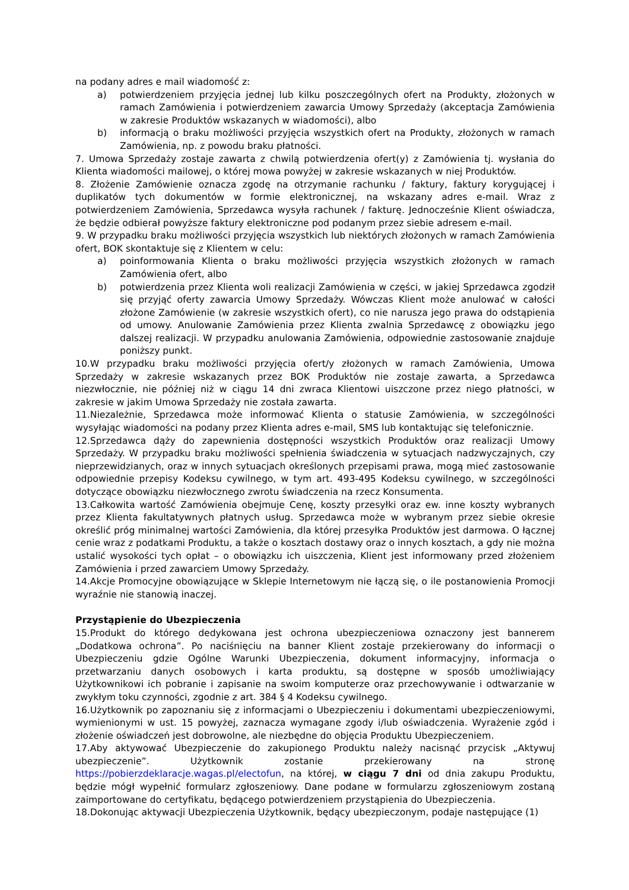na podany adres e mail wiadomość z:
a) potwierdzeniem przyjęcia jednej lub kilku poszczególnych ofert na Produkty, złożonych w ramach Zamówienia i potwierdzeniem zawarcia Umowy Sprzedaży (akceptacja Zamówienia w zakresie Produktów wskazanych w wiadomości), albo
b) informacją o braku możliwości przyjęcia wszystkich ofert na Produkty, złożonych w ramach Zamówienia, np. z powodu braku płatności.
7. Umowa Sprzedaży zostaje zawarta z chwilą potwierdzenia ofert(y) z Zamówienia tj. wysłania do Klienta wiadomości mailowej, o której mowa powyżej w zakresie wskazanych w niej Produktów.
8. Złożenie Zamówienie oznacza zgodę na otrzymanie rachunku / faktury, faktury korygującej i duplikatów tych dokumentów w formie elektronicznej, na wskazany adres e-mail. Wraz z potwierdzeniem Zamówienia, Sprzedawca wysyła rachunek / fakturę. Jednocześnie Klient oświadcza, że będzie odbierał powyższe faktury elektroniczne pod podanym przez siebie adresem e-mail.
9. W przypadku braku możliwości przyjęcia wszystkich lub niektórych złożonych w ramach Zamówienia ofert, BOK skontaktuje się z Klientem w celu:
a) poinformowania Klienta o braku możliwości przyjęcia wszystkich złożonych w ramach Zamówienia ofert, albo
b) potwierdzenia przez Klienta woli realizacji Zamówienia w części, w jakiej Sprzedawca zgodził się przyjąć oferty zawarcia Umowy Sprzedaży. Wówczas Klient może anulować w całości złożone Zamówienie (w zakresie wszystkich ofert), co nie narusza jego prawa do odstąpienia od umowy. Anulowanie Zamówienia przez Klienta zwalnia Sprzedawcę z obowiązku jego dalszej realizacji. W przypadku anulowania Zamówienia, odpowiednie zastosowanie znajduje poniższy punkt.
10.W przypadku braku możliwości przyjęcia ofert/y złożonych w ramach Zamówienia, Umowa Sprzedaży w zakresie wskazanych przez BOK Produktów nie zostaje zawarta, a Sprzedawca niezwłocznie, nie później niż w ciągu 14 dni zwraca Klientowi uiszczone przez niego płatności, w zakresie w jakim Umowa Sprzedaży nie została zawarta.
11.Niezależnie, Sprzedawca może informować Klienta o statusie Zamówienia, w szczególności wysyłając wiadomości na podany przez Klienta adres e-mail, SMS lub kontaktując się telefonicznie.
12.Sprzedawca dąży do zapewnienia dostępności wszystkich Produktów oraz realizacji Umowy Sprzedaży. W przypadku braku możliwości spełnienia świadczenia w sytuacjach nadzwyczajnych, czy nieprzewidzianych, oraz w innych sytuacjach określonych przepisami prawa, mogą mieć zastosowanie odpowiednie przepisy Kodeksu cywilnego, w tym art. 493-495 Kodeksu cywilnego, w szczególności dotyczące obowiązku niezwłocznego zwrotu świadczenia na rzecz Konsumenta.
13.Całkowita wartość Zamówienia obejmuje Cenę, koszty przesyłki oraz ew. inne koszty wybranych przez Klienta fakultatywnych płatnych usług. Sprzedawca może w wybranym przez siebie okresie określić próg minimalnej wartości Zamówienia, dla której przesyłka Produktów jest darmowa. O łącznej cenie wraz z podatkami Produktu, a także o kosztach dostawy oraz o innych kosztach, a gdy nie można ustalić wysokości tych opłat – o obowiązku ich uiszczenia, Klient jest informowany przed złożeniem Zamówienia i przed zawarciem Umowy Sprzedaży.
14.Akcje Promocyjne obowiązujące w Sklepie Internetowym nie łączą się, o ile postanowienia Promocji wyraźnie nie stanowią inaczej.
Przystąpienie do Ubezpieczenia
15.Produkt do którego dedykowana jest ochrona ubezpieczeniowa oznaczony jest bannerem „Dodatkowa ochrona”. Po naciśnięciu na banner Klient zostaje przekierowany do informacji o Ubezpieczeniu gdzie Ogólne Warunki Ubezpieczenia, dokument informacyjny, informacja o przetwarzaniu danych osobowych i karta produktu, są dostępne w sposób umożliwiający Użytkownikowi ich pobranie i zapisanie na swoim komputerze oraz przechowywanie i odtwarzanie w zwykłym toku czynności, zgodnie z art. 384 § 4 Kodeksu cywilnego.
16.Użytkownik po zapoznaniu się z informacjami o Ubezpieczeniu i dokumentami ubezpieczeniowymi, wymienionymi w ust. 15 powyżej, zaznacza wymagane zgody i/lub oświadczenia. Wyrażenie zgód i złożenie oświadczeń jest dobrowolne, ale niezbędne do objęcia Produktu Ubezpieczeniem.
17.Aby aktywować Ubezpieczenie do zakupionego Produktu należy nacisnąć przycisk „Aktywuj ubezpieczenie”. Użytkownik zostanie przekierowany na stronę https://pobierzdeklaracje.wagas.pl/electofun, na której, w ciągu 7 dni od dnia zakupu Produktu, będzie mógł wypełnić formularz zgłoszeniowy. Dane podane w formularzu zgłoszeniowym zostaną zaimportowane do certyfikatu, będącego potwierdzeniem przystąpienia do Ubezpieczenia.
18.Dokonując aktywacji Ubezpieczenia Użytkownik, będący ubezpieczonym, podaje następujące (1)